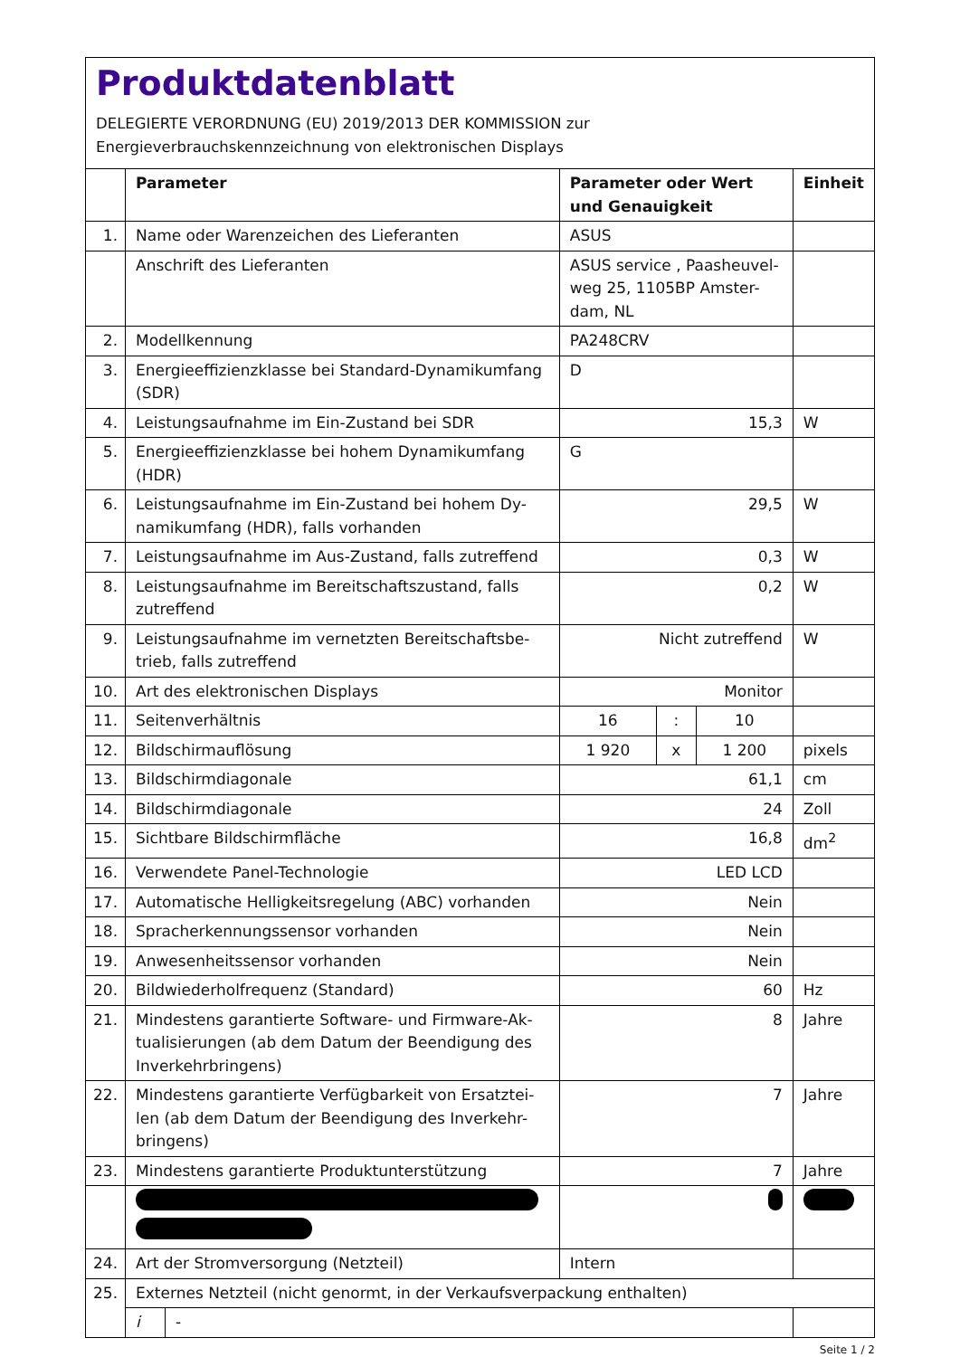Produktdatenblatt
DELEGIERTE VERORDNUNG (EU) 2019/2013 DER KOMMISSION zur
Energieverbrauchskennzeichnung von elektronischen Displays
| | Parameter | | Parameter oder Wert und Genauigkeit | | | Einheit |
| --- | --- | --- | --- | --- | --- | --- |
| 1. | Name oder Warenzeichen des Lieferanten | | ASUS | | | |
| | Anschrift des Lieferanten | | ASUS service , Paasheuvel-weg 25, 1105BP Amster-dam, NL | | | |
| 2. | Modellkennung | | PA248CRV | | | |
| 3. | Energieeffizienzklasse bei Standard-Dynamikumfang (SDR) | | D | | | |
| 4. | Leistungsaufnahme im Ein-Zustand bei SDR | | 15,3 | | | W |
| 5. | Energieeffizienzklasse bei hohem Dynamikumfang (HDR) | | G | | | |
| 6. | Leistungsaufnahme im Ein-Zustand bei hohem Dy-namikumfang (HDR), falls vorhanden | | 29,5 | | | W |
| 7. | Leistungsaufnahme im Aus-Zustand, falls zutreffend | | 0,3 | | | W |
| 8. | Leistungsaufnahme im Bereitschaftszustand, falls zutreffend | | 0,2 | | | W |
| 9. | Leistungsaufnahme im vernetzten Bereitschaftsbe-trieb, falls zutreffend | | Nicht zutreffend | | | W |
| 10. | Art des elektronischen Displays | | Monitor | | | |
| 11. | Seitenverhältnis | | 16 | : | 10 | |
| 12. | Bildschirmauflösung | | 1 920 | x | 1 200 | pixels |
| 13. | Bildschirmdiagonale | | 61,1 | | | cm |
| 14. | Bildschirmdiagonale | | 24 | | | Zoll |
| 15. | Sichtbare Bildschirmfläche | | 16,8 | | | dm<sup>2</sup> |
| 16. | Verwendete Panel-Technologie | | LED LCD | | | |
| 17. | Automatische Helligkeitsregelung (ABC) vorhanden | | Nein | | | |
| 18. | Spracherkennungssensor vorhanden | | Nein | | | |
| 19. | Anwesenheitssensor vorhanden | | Nein | | | |
| 20. | Bildwiederholfrequenz (Standard) | | 60 | | | Hz |
| 21. | Mindestens garantierte Software- und Firmware-Ak-tualisierungen (ab dem Datum der Beendigung des Inverkehrbringens) | | 8 | | | Jahre |
| 22. | Mindestens garantierte Verfügbarkeit von Ersatztei-len (ab dem Datum der Beendigung des Inverkehr-bringens) | | 7 | | | Jahre |
| 23. | Mindestens garantierte Produktunterstützung | | 7 | | | Jahre |
| 24. | Art der Stromversorgung (Netzteil) | | Intern | | | |
| 25. | Externes Netzteil (nicht genormt, in der Verkaufsverpackung enthalten) | | | | | |
| | i | - | | | | |
Seite 1 / 2